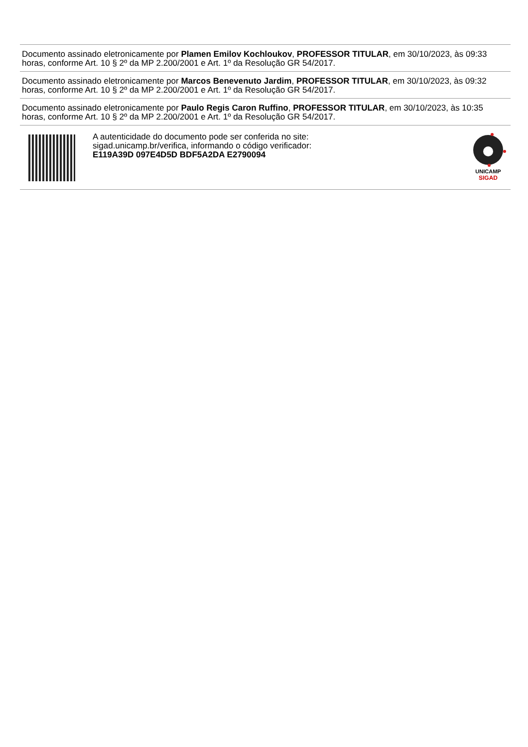Documento assinado eletronicamente por Plamen Emilov Kochloukov, PROFESSOR TITULAR, em 30/10/2023, às 09:33 horas, conforme Art. 10 § 2º da MP 2.200/2001 e Art. 1º da Resolução GR 54/2017.
Documento assinado eletronicamente por Marcos Benevenuto Jardim, PROFESSOR TITULAR, em 30/10/2023, às 09:32 horas, conforme Art. 10 § 2º da MP 2.200/2001 e Art. 1º da Resolução GR 54/2017.
Documento assinado eletronicamente por Paulo Regis Caron Ruffino, PROFESSOR TITULAR, em 30/10/2023, às 10:35 horas, conforme Art. 10 § 2º da MP 2.200/2001 e Art. 1º da Resolução GR 54/2017.
A autenticidade do documento pode ser conferida no site:
sigad.unicamp.br/verifica, informando o código verificador:
E119A39D 097E4D5D BDF5A2DA E2790094
UNICAMP
SIGAD